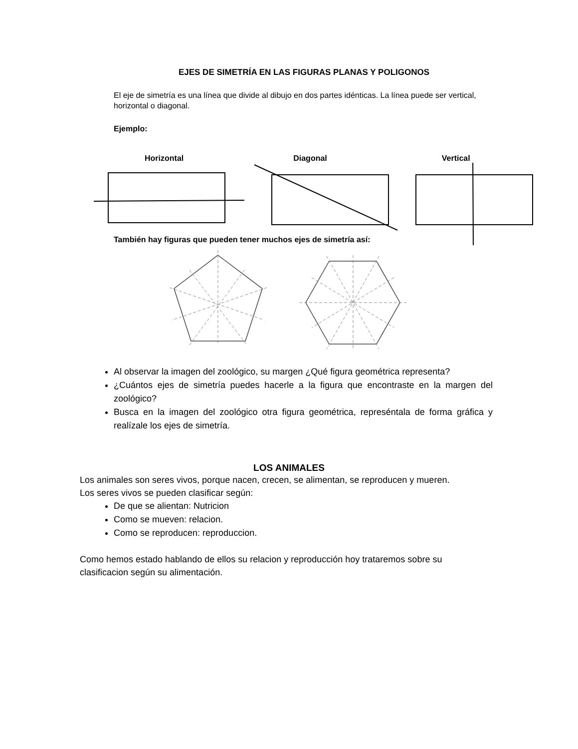EJES DE SIMETRÍA EN LAS FIGURAS PLANAS Y POLIGONOS
El eje de simetría es una línea que divide al dibujo en dos partes idénticas. La línea puede ser vertical, horizontal o diagonal.
Ejemplo:
Horizontal Diagonal Vertical
También hay figuras que pueden tener muchos ejes de simetría así:
Al observar la imagen del zoológico, su margen ¿Qué figura geométrica representa?
¿Cuántos ejes de simetría puedes hacerle a la figura que encontraste en la margen del zoológico?
Busca en la imagen del zoológico otra figura geométrica, represéntala de forma gráfica y realízale los ejes de simetría.
LOS ANIMALES
Los animales son seres vivos, porque nacen, crecen, se alimentan, se reproducen y mueren.
Los seres vivos se pueden clasificar según:
De que se alientan: Nutricion
Como se mueven: relacion.
Como se reproducen: reproduccion.
Como hemos estado hablando de ellos su relacion y reproducción hoy trataremos sobre su clasificacion según su alimentación.